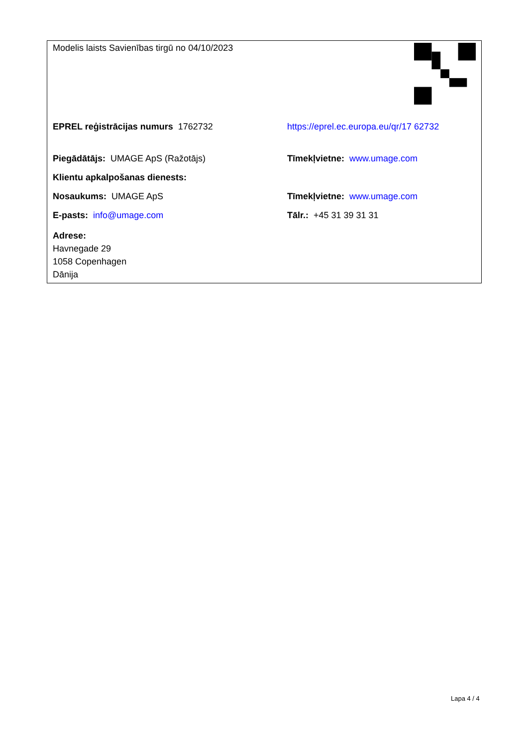| Modelis laists Savienības tirgū no 04/10/2023 | |
| EPREL reģistrācijas numurs 1762732 | https://eprel.ec.europa.eu/qr/17 62732 |
| Piegādātājs: UMAGE ApS (Ražotājs) | Tīmekļvietne: www.umage.com |
| Klientu apkalpošanas dienests: | |
| Nosaukums: UMAGE ApS | Tīmekļvietne: www.umage.com |
| E-pasts: info@umage.com | Tālr.: +45 31 39 31 31 |
| Adrese: Havnegade 29 1058 Copenhagen Dānija | |
Lapa 4 / 4